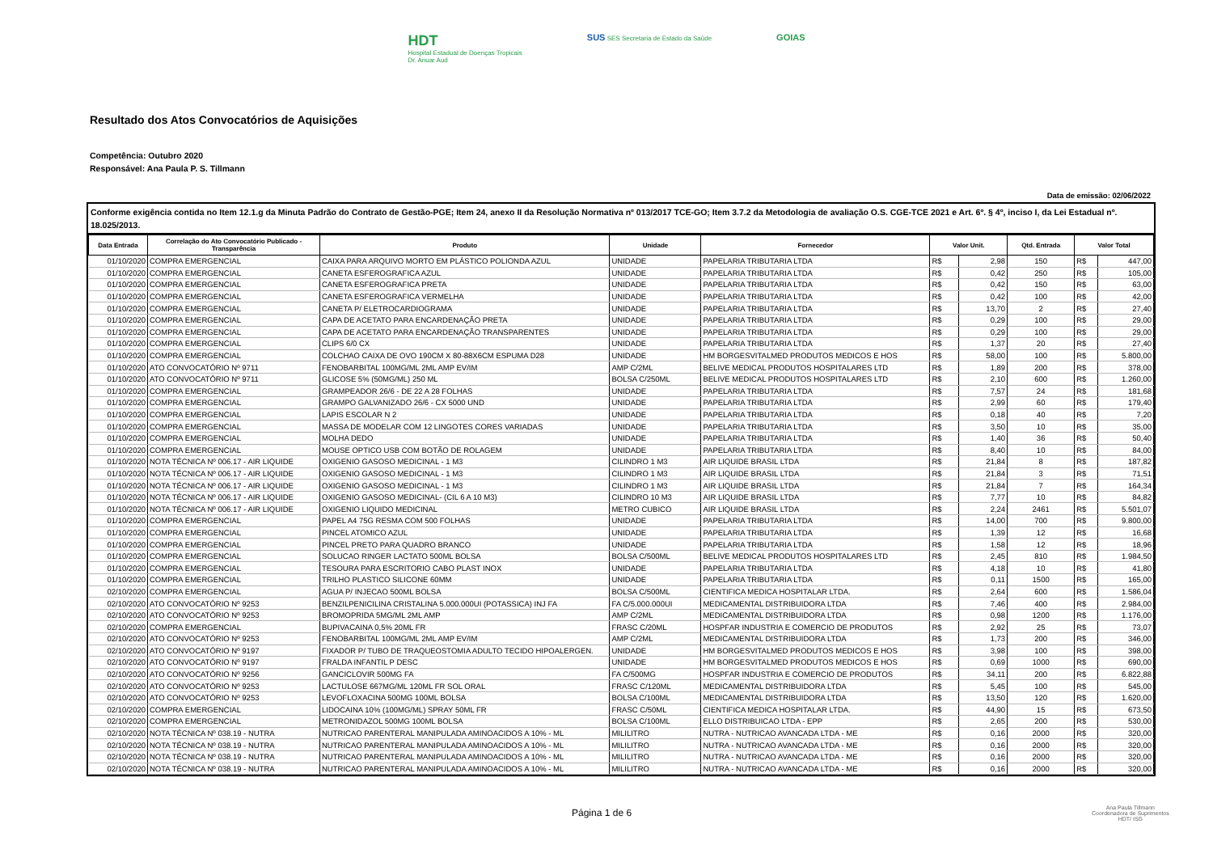HDT
Hospital Estadual de Doenças Tropicais
Dr. Anuar Aud
SUS SES Secretaria de Estado da Saúde
GOIAS
Resultado dos Atos Convocatórios de Aquisições
Competência: Outubro 2020
Responsável: Ana Paula P. S. Tillmann
Data de emissão: 02/06/2022
Conforme exigência contida no Item 12.1.g da Minuta Padrão do Contrato de Gestão-PGE; Item 24, anexo II da Resolução Normativa nº 013/2017 TCE-GO; Item 3.7.2 da Metodologia de avaliação O.S. CGE-TCE 2021 e Art. 6º. § 4º, inciso I, da Lei Estadual nº. 18.025/2013.
| Data Entrada | Correlação do Ato Convocatório Publicado - Transparência | Produto | Unidade | Fornecedor | Valor Unit. | | Qtd. Entrada | Valor Total | |
| --- | --- | --- | --- | --- | --- | --- | --- | --- | --- |
| 01/10/2020 | COMPRA EMERGENCIAL | CAIXA PARA ARQUIVO MORTO EM PLÁSTICO POLIONDA AZUL | UNIDADE | PAPELARIA TRIBUTARIA LTDA | R$ | 2,98 | 150 | R$ | 447,00 |
| 01/10/2020 | COMPRA EMERGENCIAL | CANETA ESFEROGRAFICA AZUL | UNIDADE | PAPELARIA TRIBUTARIA LTDA | R$ | 0,42 | 250 | R$ | 105,00 |
| 01/10/2020 | COMPRA EMERGENCIAL | CANETA ESFEROGRAFICA PRETA | UNIDADE | PAPELARIA TRIBUTARIA LTDA | R$ | 0,42 | 150 | R$ | 63,00 |
| 01/10/2020 | COMPRA EMERGENCIAL | CANETA ESFEROGRAFICA VERMELHA | UNIDADE | PAPELARIA TRIBUTARIA LTDA | R$ | 0,42 | 100 | R$ | 42,00 |
| 01/10/2020 | COMPRA EMERGENCIAL | CANETA P/ ELETROCARDIOGRAMA | UNIDADE | PAPELARIA TRIBUTARIA LTDA | R$ | 13,70 | 2 | R$ | 27,40 |
| 01/10/2020 | COMPRA EMERGENCIAL | CAPA DE ACETATO PARA ENCARDENAÇÃO PRETA | UNIDADE | PAPELARIA TRIBUTARIA LTDA | R$ | 0,29 | 100 | R$ | 29,00 |
| 01/10/2020 | COMPRA EMERGENCIAL | CAPA DE ACETATO PARA ENCARDENAÇÃO TRANSPARENTES | UNIDADE | PAPELARIA TRIBUTARIA LTDA | R$ | 0,29 | 100 | R$ | 29,00 |
| 01/10/2020 | COMPRA EMERGENCIAL | CLIPS 6/0 CX | UNIDADE | PAPELARIA TRIBUTARIA LTDA | R$ | 1,37 | 20 | R$ | 27,40 |
| 01/10/2020 | COMPRA EMERGENCIAL | COLCHAO CAIXA DE OVO 190CM X 80-88X6CM ESPUMA D28 | UNIDADE | HM BORGESVITALMED PRODUTOS MEDICOS E HOS | R$ | 58,00 | 100 | R$ | 5.800,00 |
| 01/10/2020 | ATO CONVOCATÓRIO Nº 9711 | FENOBARBITAL 100MG/ML 2ML AMP EV/IM | AMP C/2ML | BELIVE MEDICAL PRODUTOS HOSPITALARES LTD | R$ | 1,89 | 200 | R$ | 378,00 |
| 01/10/2020 | ATO CONVOCATÓRIO Nº 9711 | GLICOSE 5% (50MG/ML) 250 ML | BOLSA C/250ML | BELIVE MEDICAL PRODUTOS HOSPITALARES LTD | R$ | 2,10 | 600 | R$ | 1.260,00 |
| 01/10/2020 | COMPRA EMERGENCIAL | GRAMPEADOR 26/6 - DE 22 A 28 FOLHAS | UNIDADE | PAPELARIA TRIBUTARIA LTDA | R$ | 7,57 | 24 | R$ | 181,68 |
| 01/10/2020 | COMPRA EMERGENCIAL | GRAMPO GALVANIZADO 26/6 - CX 5000 UND | UNIDADE | PAPELARIA TRIBUTARIA LTDA | R$ | 2,99 | 60 | R$ | 179,40 |
| 01/10/2020 | COMPRA EMERGENCIAL | LAPIS ESCOLAR N 2 | UNIDADE | PAPELARIA TRIBUTARIA LTDA | R$ | 0,18 | 40 | R$ | 7,20 |
| 01/10/2020 | COMPRA EMERGENCIAL | MASSA DE MODELAR COM 12 LINGOTES CORES VARIADAS | UNIDADE | PAPELARIA TRIBUTARIA LTDA | R$ | 3,50 | 10 | R$ | 35,00 |
| 01/10/2020 | COMPRA EMERGENCIAL | MOLHA DEDO | UNIDADE | PAPELARIA TRIBUTARIA LTDA | R$ | 1,40 | 36 | R$ | 50,40 |
| 01/10/2020 | COMPRA EMERGENCIAL | MOUSE OPTICO USB COM BOTÃO DE ROLAGEM | UNIDADE | PAPELARIA TRIBUTARIA LTDA | R$ | 8,40 | 10 | R$ | 84,00 |
| 01/10/2020 | NOTA TÉCNICA Nº 006.17 - AIR LIQUIDE | OXIGENIO GASOSO MEDICINAL - 1 M3 | CILINDRO 1 M3 | AIR LIQUIDE BRASIL LTDA | R$ | 21,84 | 8 | R$ | 187,82 |
| 01/10/2020 | NOTA TÉCNICA Nº 006.17 - AIR LIQUIDE | OXIGENIO GASOSO MEDICINAL - 1 M3 | CILINDRO 1 M3 | AIR LIQUIDE BRASIL LTDA | R$ | 21,84 | 3 | R$ | 71,51 |
| 01/10/2020 | NOTA TÉCNICA Nº 006.17 - AIR LIQUIDE | OXIGENIO GASOSO MEDICINAL - 1 M3 | CILINDRO 1 M3 | AIR LIQUIDE BRASIL LTDA | R$ | 21,84 | 7 | R$ | 164,34 |
| 01/10/2020 | NOTA TÉCNICA Nº 006.17 - AIR LIQUIDE | OXIGENIO GASOSO MEDICINAL- (CIL 6 A 10 M3) | CILINDRO 10 M3 | AIR LIQUIDE BRASIL LTDA | R$ | 7,77 | 10 | R$ | 84,82 |
| 01/10/2020 | NOTA TÉCNICA Nº 006.17 - AIR LIQUIDE | OXIGENIO LIQUIDO MEDICINAL | METRO CUBICO | AIR LIQUIDE BRASIL LTDA | R$ | 2,24 | 2461 | R$ | 5.501,07 |
| 01/10/2020 | COMPRA EMERGENCIAL | PAPEL A4 75G RESMA COM 500 FOLHAS | UNIDADE | PAPELARIA TRIBUTARIA LTDA | R$ | 14,00 | 700 | R$ | 9.800,00 |
| 01/10/2020 | COMPRA EMERGENCIAL | PINCEL ATOMICO AZUL | UNIDADE | PAPELARIA TRIBUTARIA LTDA | R$ | 1,39 | 12 | R$ | 16,68 |
| 01/10/2020 | COMPRA EMERGENCIAL | PINCEL PRETO PARA QUADRO BRANCO | UNIDADE | PAPELARIA TRIBUTARIA LTDA | R$ | 1,58 | 12 | R$ | 18,96 |
| 01/10/2020 | COMPRA EMERGENCIAL | SOLUCAO RINGER LACTATO 500ML BOLSA | BOLSA C/500ML | BELIVE MEDICAL PRODUTOS HOSPITALARES LTD | R$ | 2,45 | 810 | R$ | 1.984,50 |
| 01/10/2020 | COMPRA EMERGENCIAL | TESOURA PARA ESCRITORIO CABO PLAST INOX | UNIDADE | PAPELARIA TRIBUTARIA LTDA | R$ | 4,18 | 10 | R$ | 41,80 |
| 01/10/2020 | COMPRA EMERGENCIAL | TRILHO PLASTICO SILICONE 60MM | UNIDADE | PAPELARIA TRIBUTARIA LTDA | R$ | 0,11 | 1500 | R$ | 165,00 |
| 02/10/2020 | COMPRA EMERGENCIAL | AGUA P/ INJECAO 500ML BOLSA | BOLSA C/500ML | CIENTIFICA MEDICA HOSPITALAR LTDA. | R$ | 2,64 | 600 | R$ | 1.586,04 |
| 02/10/2020 | ATO CONVOCATÓRIO Nº 9253 | BENZILPENICILINA CRISTALINA 5.000.000UI (POTASSICA) INJ FA | FA C/5.000.000UI | MEDICAMENTAL DISTRIBUIDORA LTDA | R$ | 7,46 | 400 | R$ | 2.984,00 |
| 02/10/2020 | ATO CONVOCATÓRIO Nº 9253 | BROMOPRIDA 5MG/ML 2ML AMP | AMP C/2ML | MEDICAMENTAL DISTRIBUIDORA LTDA | R$ | 0,98 | 1200 | R$ | 1.176,00 |
| 02/10/2020 | COMPRA EMERGENCIAL | BUPIVACAINA 0,5% 20ML FR | FRASC C/20ML | HOSPFAR INDUSTRIA E COMERCIO DE PRODUTOS | R$ | 2,92 | 25 | R$ | 73,07 |
| 02/10/2020 | ATO CONVOCATÓRIO Nº 9253 | FENOBARBITAL 100MG/ML 2ML AMP EV/IM | AMP C/2ML | MEDICAMENTAL DISTRIBUIDORA LTDA | R$ | 1,73 | 200 | R$ | 346,00 |
| 02/10/2020 | ATO CONVOCATÓRIO Nº 9197 | FIXADOR P/ TUBO DE TRAQUEOSTOMIA ADULTO TECIDO HIPOALERGEN. | UNIDADE | HM BORGESVITALMED PRODUTOS MEDICOS E HOS | R$ | 3,98 | 100 | R$ | 398,00 |
| 02/10/2020 | ATO CONVOCATÓRIO Nº 9197 | FRALDA INFANTIL P DESC | UNIDADE | HM BORGESVITALMED PRODUTOS MEDICOS E HOS | R$ | 0,69 | 1000 | R$ | 690,00 |
| 02/10/2020 | ATO CONVOCATÓRIO Nº 9256 | GANCICLOVIR 500MG FA | FA C/500MG | HOSPFAR INDUSTRIA E COMERCIO DE PRODUTOS | R$ | 34,11 | 200 | R$ | 6.822,88 |
| 02/10/2020 | ATO CONVOCATÓRIO Nº 9253 | LACTULOSE 667MG/ML 120ML FR SOL ORAL | FRASC C/120ML | MEDICAMENTAL DISTRIBUIDORA LTDA | R$ | 5,45 | 100 | R$ | 545,00 |
| 02/10/2020 | ATO CONVOCATÓRIO Nº 9253 | LEVOFLOXACINA 500MG 100ML BOLSA | BOLSA C/100ML | MEDICAMENTAL DISTRIBUIDORA LTDA | R$ | 13,50 | 120 | R$ | 1.620,00 |
| 02/10/2020 | COMPRA EMERGENCIAL | LIDOCAINA 10% (100MG/ML) SPRAY 50ML FR | FRASC C/50ML | CIENTIFICA MEDICA HOSPITALAR LTDA. | R$ | 44,90 | 15 | R$ | 673,50 |
| 02/10/2020 | COMPRA EMERGENCIAL | METRONIDAZOL 500MG 100ML BOLSA | BOLSA C/100ML | ELLO DISTRIBUICAO LTDA - EPP | R$ | 2,65 | 200 | R$ | 530,00 |
| 02/10/2020 | NOTA TÉCNICA Nº 038.19 - NUTRA | NUTRICAO PARENTERAL MANIPULADA AMINOACIDOS A 10% - ML | MILILITRO | NUTRA - NUTRICAO AVANCADA LTDA - ME | R$ | 0,16 | 2000 | R$ | 320,00 |
| 02/10/2020 | NOTA TÉCNICA Nº 038.19 - NUTRA | NUTRICAO PARENTERAL MANIPULADA AMINOACIDOS A 10% - ML | MILILITRO | NUTRA - NUTRICAO AVANCADA LTDA - ME | R$ | 0,16 | 2000 | R$ | 320,00 |
| 02/10/2020 | NOTA TÉCNICA Nº 038.19 - NUTRA | NUTRICAO PARENTERAL MANIPULADA AMINOACIDOS A 10% - ML | MILILITRO | NUTRA - NUTRICAO AVANCADA LTDA - ME | R$ | 0,16 | 2000 | R$ | 320,00 |
| 02/10/2020 | NOTA TÉCNICA Nº 038.19 - NUTRA | NUTRICAO PARENTERAL MANIPULADA AMINOACIDOS A 10% - ML | MILILITRO | NUTRA - NUTRICAO AVANCADA LTDA - ME | R$ | 0,16 | 2000 | R$ | 320,00 |
Página 1 de 6
Ana Paula Tillmann
Coordenadora de Suprimentos
HDT/ ISG